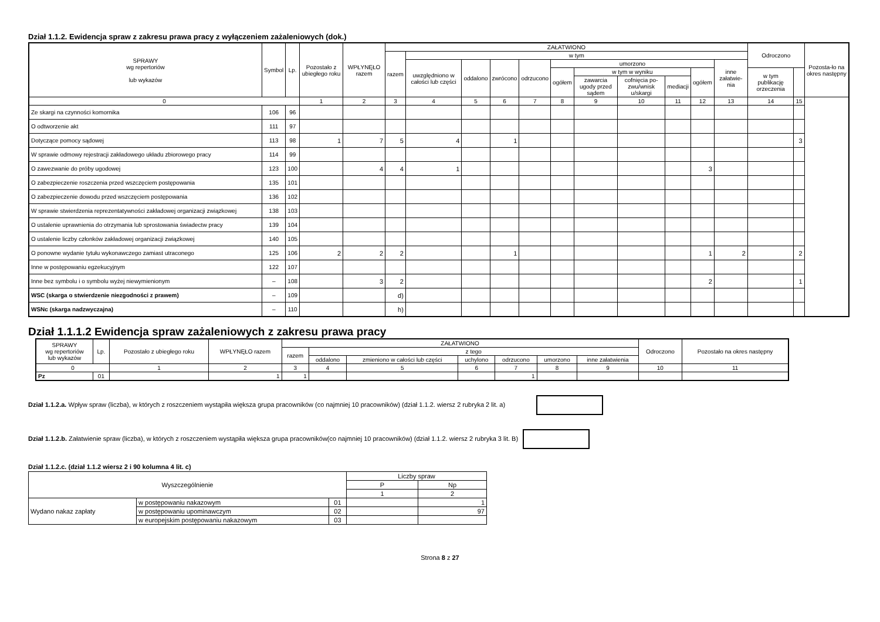Dział 1.1.2. Ewidencja spraw z zakresu prawa pracy z wyłączeniem zażaleniowych (dok.)
| SPRAWY wg repertoriów lub wykazów | Symbol | Lp. | Pozostało z ubiegłego roku | WPŁYNĘŁO razem | ZAŁATWIONO | | | | | | | | | | | Odroczono | | Pozosta-ło na okres następny |
| --- | --- | --- | --- | --- | --- | --- | --- | --- | --- | --- | --- | --- | --- | --- | --- | --- | --- | --- |
| | | | | | razem | w tym | | | | | | | | | | | | |
| | | | | | | uwzględniono w całości lub części | oddalono | zwrócono | odrzucono | umorzono | | | | | inne załatwie-nia | | | |
| | | | | | | | | | | ogółem | w tym w wyniku | | | ogółem | | w tym publikację orzeczenia | | |
| | | | | | | | | | | | zawarcia ugody przed sądem | cofnięcia po-zwu/wnisk u/skargi | mediacji | | | | | |
| 0 | | | 1 | 2 | 3 | 4 | 5 | 6 | 7 | 8 | 9 | 10 | 11 | 12 | 13 | 14 | 15 | |
| Ze skargi na czynności komornika | 106 | 96 | | | | | | | | | | | | | | | | |
| O odtworzenie akt | 111 | 97 | | | | | | | | | | | | | | | | |
| Dotyczące pomocy sądowej | 113 | 98 | 1 | 7 | 5 | 4 | | 1 | | | | | | | | | 3 | |
| W sprawie odmowy rejestracji zakładowego układu zbiorowego pracy | 114 | 99 | | | | | | | | | | | | | | | | |
| O zawezwanie do próby ugodowej | 123 | 100 | | 4 | 4 | 1 | | | | | | | | 3 | | | | |
| O zabezpieczenie roszczenia przed wszczęciem postępowania | 135 | 101 | | | | | | | | | | | | | | | | |
| O zabezpieczenie dowodu przed wszczęciem postępowania | 136 | 102 | | | | | | | | | | | | | | | | |
| W sprawie stwierdzenia reprezentatywności zakładowej organizacji związkowej | 138 | 103 | | | | | | | | | | | | | | | | |
| O ustalenie uprawnienia do otrzymania lub sprostowania świadectw pracy | 139 | 104 | | | | | | | | | | | | | | | | |
| O ustalenie liczby członków zakładowej organizacji związkowej | 140 | 105 | | | | | | | | | | | | | | | | |
| O ponowne wydanie tytułu wykonawczego zamiast utraconego | 125 | 106 | 2 | 2 | 2 | | | 1 | | | | | | 1 | 2 | | 2 | |
| Inne w postępowaniu egzekucyjnym | 122 | 107 | | | | | | | | | | | | | | | | |
| Inne bez symbolu i o symbolu wyżej niewymienionym | – | 108 | | 3 | 2 | | | | | | | | | 2 | | | 1 | |
| WSC (skarga o stwierdzenie niezgodności z prawem) | – | 109 | | | d) | | | | | | | | | | | | | |
| WSNc (skarga nadzwyczajna) | – | 110 | | | h) | | | | | | | | | | | | | |
Dział 1.1.1.2 Ewidencja spraw zażaleniowych z zakresu prawa pracy
| SPRAWY wg repertoriów lub wykazów | Lp. | Pozostało z ubiegłego roku | WPŁYNĘŁO razem | ZAŁATWIONO | | | | | | | Odroczono | Pozostało na okres następny |
| --- | --- | --- | --- | --- | --- | --- | --- | --- | --- | --- | --- | --- |
| | | | | razem | z tego | | | | | | | |
| | | | | | oddalono | zmieniono w całości lub części | uchylono | odrzucono | umorzono | inne załatwienia | | |
| 0 | | 1 | 2 | 3 | 4 | 5 | 6 | 7 | 8 | 9 | 10 | 11 |
| Pz | 01 | | 1 | 1 | | | | 1 | | | | |
Dział 1.1.2.a. Wpływ spraw (liczba), w których z roszczeniem wystąpiła większa grupa pracowników (co najmniej 10 pracowników) (dział 1.1.2. wiersz 2 rubryka 2 lit. a)
Dział 1.1.2.b. Załatwienie spraw (liczba), w których z roszczeniem wystąpiła większa grupa pracowników(co najmniej 10 pracowników) (dział 1.1.2. wiersz 2 rubryka 3 lit. B)
Dział 1.1.2.c. (dział 1.1.2 wiersz 2 i 90 kolumna 4 lit. c)
| Wyszczególnienie | | | Liczby spraw | |
| --- | --- | --- | --- | --- |
| | | | P | Np |
| | | | 1 | 2 |
| Wydano nakaz zapłaty | w postępowaniu nakazowym | 01 | | 1 |
| | w postępowaniu upominawczym | 02 | | 97 |
| | w europejskim postępowaniu nakazowym | 03 | | |
Strona 8 z 27